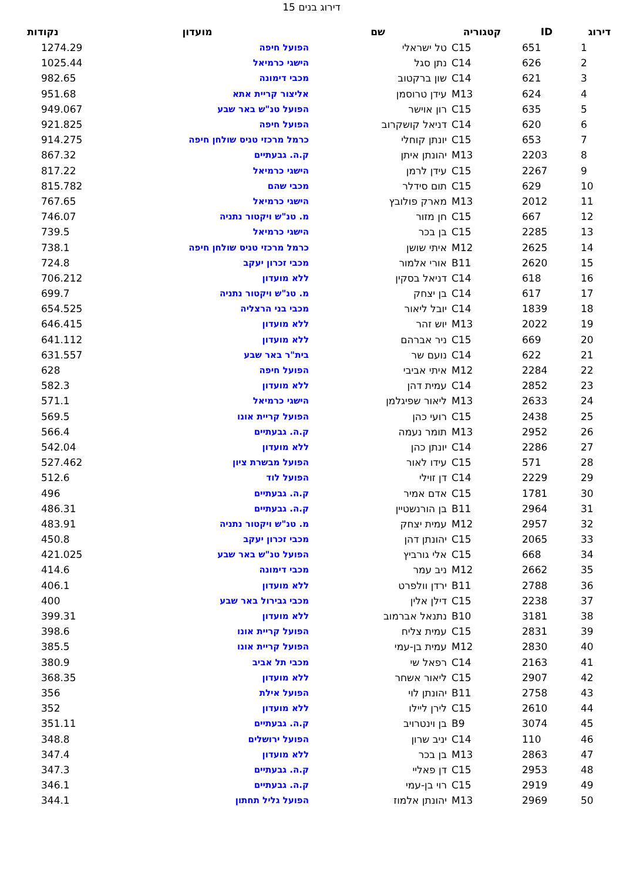דירוג בנים 15
| דירוג | ID | קטגוריה | שם | מועדון | נקודות |
| --- | --- | --- | --- | --- | --- |
| 1 | 651 | C15 | טל ישראלי | הפועל חיפה | 1274.29 |
| 2 | 626 | C14 | נתן סגל | הישגי כרמיאל | 1025.44 |
| 3 | 621 | C14 | שון ברקטוב | מכבי דימונה | 982.65 |
| 4 | 624 | M13 | עידן טרוסמן | אליצור קריית אתא | 951.68 |
| 5 | 635 | C15 | רון אוישר | הפועל טנ"ש באר שבע | 949.067 |
| 6 | 620 | C14 | דניאל קושקרוב | הפועל חיפה | 921.825 |
| 7 | 653 | C15 | יונתן קוחלי | כרמל מרכזי טניס שולחן חיפה | 914.275 |
| 8 | 2203 | M13 | יהונתן איתן | ק.ה. גבעתיים | 867.32 |
| 9 | 2267 | C15 | עידן לרמן | הישגי כרמיאל | 817.22 |
| 10 | 629 | C15 | תום סידלר | מכבי שהם | 815.782 |
| 11 | 2012 | M13 | מארק פולובץ | הישגי כרמיאל | 767.65 |
| 12 | 667 | C15 | חן מזור | מ. טנ"ש ויקטור נתניה | 746.07 |
| 13 | 2285 | C15 | בן בכר | הישגי כרמיאל | 739.5 |
| 14 | 2625 | M12 | איתי שושן | כרמל מרכזי טניס שולחן חיפה | 738.1 |
| 15 | 2620 | B11 | אורי אלמור | מכבי זכרון יעקב | 724.8 |
| 16 | 618 | C14 | דניאל בסקין | ללא מועדון | 706.212 |
| 17 | 617 | C14 | בן יצחק | מ. טנ"ש ויקטור נתניה | 699.7 |
| 18 | 1839 | C14 | יובל ליאור | מכבי בני הרצליה | 654.525 |
| 19 | 2022 | M13 | יוש זהר | ללא מועדון | 646.415 |
| 20 | 669 | C15 | ניר אברהם | ללא מועדון | 641.112 |
| 21 | 622 | C14 | נועם שר | בית"ר באר שבע | 631.557 |
| 22 | 2284 | M12 | איתי אביבי | הפועל חיפה | 628 |
| 23 | 2852 | C14 | עמית דהן | ללא מועדון | 582.3 |
| 24 | 2633 | M13 | ליאור שפיגלמן | הישגי כרמיאל | 571.1 |
| 25 | 2438 | C15 | רועי כהן | הפועל קריית אונו | 569.5 |
| 26 | 2952 | M13 | תומר נעמה | ק.ה. גבעתיים | 566.4 |
| 27 | 2286 | C14 | יונתן כהן | ללא מועדון | 542.04 |
| 28 | 571 | C15 | עידו לאור | הפועל מבשרת ציון | 527.462 |
| 29 | 2229 | C14 | דן זוילי | הפועל לוד | 512.6 |
| 30 | 1781 | C15 | אדם אמיר | ק.ה. גבעתיים | 496 |
| 31 | 2964 | B11 | בן הורנשטיין | ק.ה. גבעתיים | 486.31 |
| 32 | 2957 | M12 | עמית יצחק | מ. טנ"ש ויקטור נתניה | 483.91 |
| 33 | 2065 | C15 | יהונתן דהן | מכבי זכרון יעקב | 450.8 |
| 34 | 668 | C15 | אלי גורביץ | הפועל טנ"ש באר שבע | 421.025 |
| 35 | 2662 | M12 | ניב עמר | מכבי דימונה | 414.6 |
| 36 | 2788 | B11 | ירדן וולפרט | ללא מועדון | 406.1 |
| 37 | 2238 | C15 | דילן אלין | מכבי גבירול באר שבע | 400 |
| 38 | 3181 | B10 | נתנאל אברמוב | ללא מועדון | 399.31 |
| 39 | 2831 | C15 | עמית צליח | הפועל קריית אונו | 398.6 |
| 40 | 2830 | M12 | עמית בן-עמי | הפועל קריית אונו | 385.5 |
| 41 | 2163 | C14 | רפאל שי | מכבי תל אביב | 380.9 |
| 42 | 2907 | C15 | ליאור אשחר | ללא מועדון | 368.35 |
| 43 | 2758 | B11 | יהונתן לוי | הפועל אילת | 356 |
| 44 | 2610 | C15 | לירן ליילו | ללא מועדון | 352 |
| 45 | 3074 | B9 | בן וינטרויב | ק.ה. גבעתיים | 351.11 |
| 46 | 110 | C14 | יניב שרון | הפועל ירושלים | 348.8 |
| 47 | 2863 | M13 | בן בכר | ללא מועדון | 347.4 |
| 48 | 2953 | C15 | דן פאליי | ק.ה. גבעתיים | 347.3 |
| 49 | 2919 | C15 | רוי בן-עמי | ק.ה. גבעתיים | 346.1 |
| 50 | 2969 | M13 | יהונתן אלמוז | הפועל גליל תחתון | 344.1 |